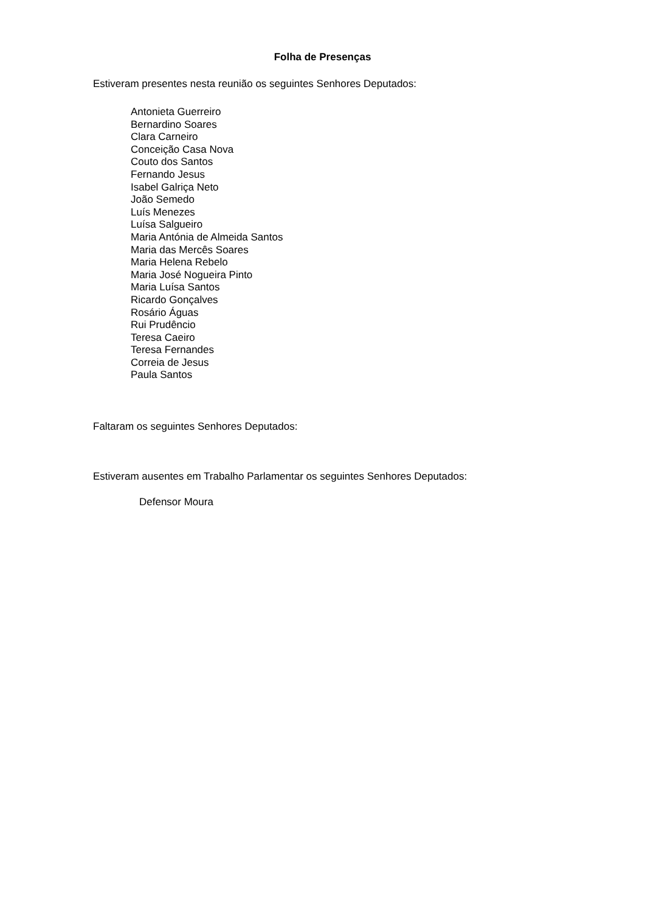Folha de Presenças
Estiveram presentes nesta reunião os seguintes Senhores Deputados:
Antonieta Guerreiro
Bernardino Soares
Clara Carneiro
Conceição Casa Nova
Couto dos Santos
Fernando Jesus
Isabel Galriça Neto
João Semedo
Luís Menezes
Luísa Salgueiro
Maria Antónia de Almeida Santos
Maria das Mercês Soares
Maria Helena Rebelo
Maria José Nogueira Pinto
Maria Luísa Santos
Ricardo Gonçalves
Rosário Águas
Rui Prudêncio
Teresa Caeiro
Teresa Fernandes
Correia de Jesus
Paula Santos
Faltaram os seguintes Senhores Deputados:
Estiveram ausentes em Trabalho Parlamentar os seguintes Senhores Deputados:
Defensor Moura